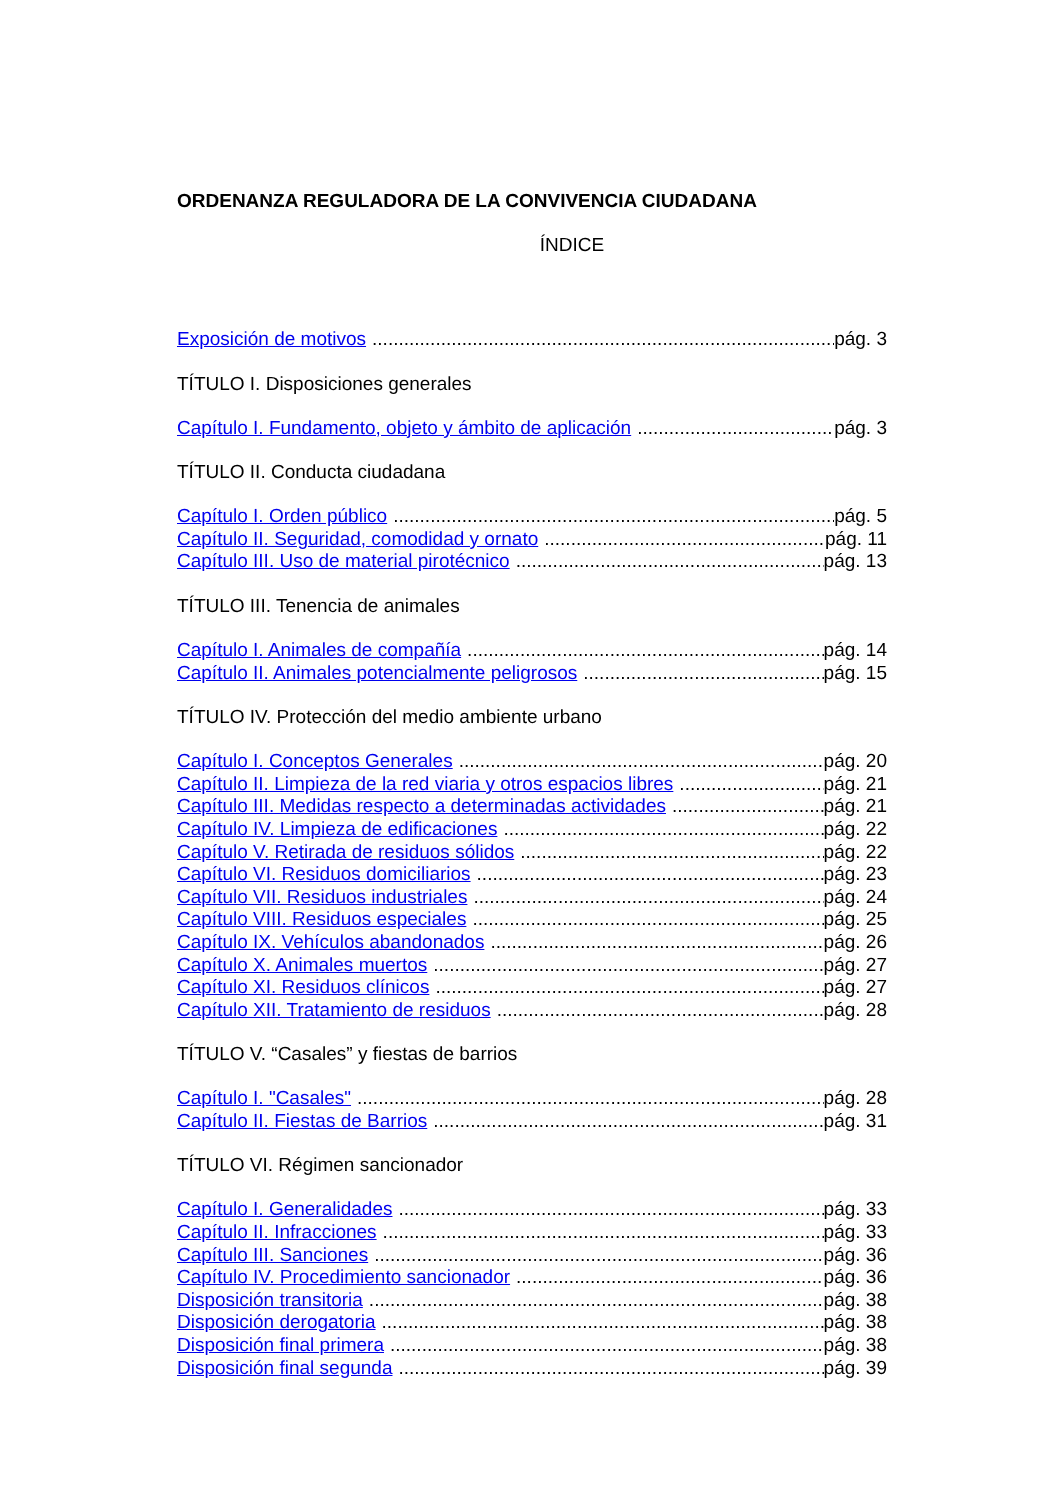ORDENANZA REGULADORA DE LA CONVIVENCIA CIUDADANA
ÍNDICE
Exposición de motivos pág. 3
TÍTULO I. Disposiciones generales
Capítulo I. Fundamento, objeto y ámbito de aplicación pág. 3
TÍTULO II. Conducta ciudadana
Capítulo I. Orden público pág. 5
Capítulo II. Seguridad, comodidad y ornato pág. 11
Capítulo III. Uso de material pirotécnico pág. 13
TÍTULO III. Tenencia de animales
Capítulo I. Animales de compañía pág. 14
Capítulo II. Animales potencialmente peligrosos pág. 15
TÍTULO IV. Protección del medio ambiente urbano
Capítulo I. Conceptos Generales pág. 20
Capítulo II. Limpieza de la red viaria y otros espacios libres pág. 21
Capítulo III. Medidas respecto a determinadas actividades pág. 21
Capítulo IV. Limpieza de edificaciones pág. 22
Capítulo V. Retirada de residuos sólidos pág. 22
Capítulo VI. Residuos domiciliarios pág. 23
Capítulo VII. Residuos industriales pág. 24
Capítulo VIII. Residuos especiales pág. 25
Capítulo IX. Vehículos abandonados pág. 26
Capítulo X. Animales muertos pág. 27
Capítulo XI. Residuos clínicos pág. 27
Capítulo XII. Tratamiento de residuos pág. 28
TÍTULO V. “Casales” y fiestas de barrios
Capítulo I. "Casales" pág. 28
Capítulo II. Fiestas de Barrios pág. 31
TÍTULO VI. Régimen sancionador
Capítulo I. Generalidades pág. 33
Capítulo II. Infracciones pág. 33
Capítulo III. Sanciones pág. 36
Capítulo IV. Procedimiento sancionador pág. 36
Disposición transitoria pág. 38
Disposición derogatoria pág. 38
Disposición final primera pág. 38
Disposición final segunda pág. 39